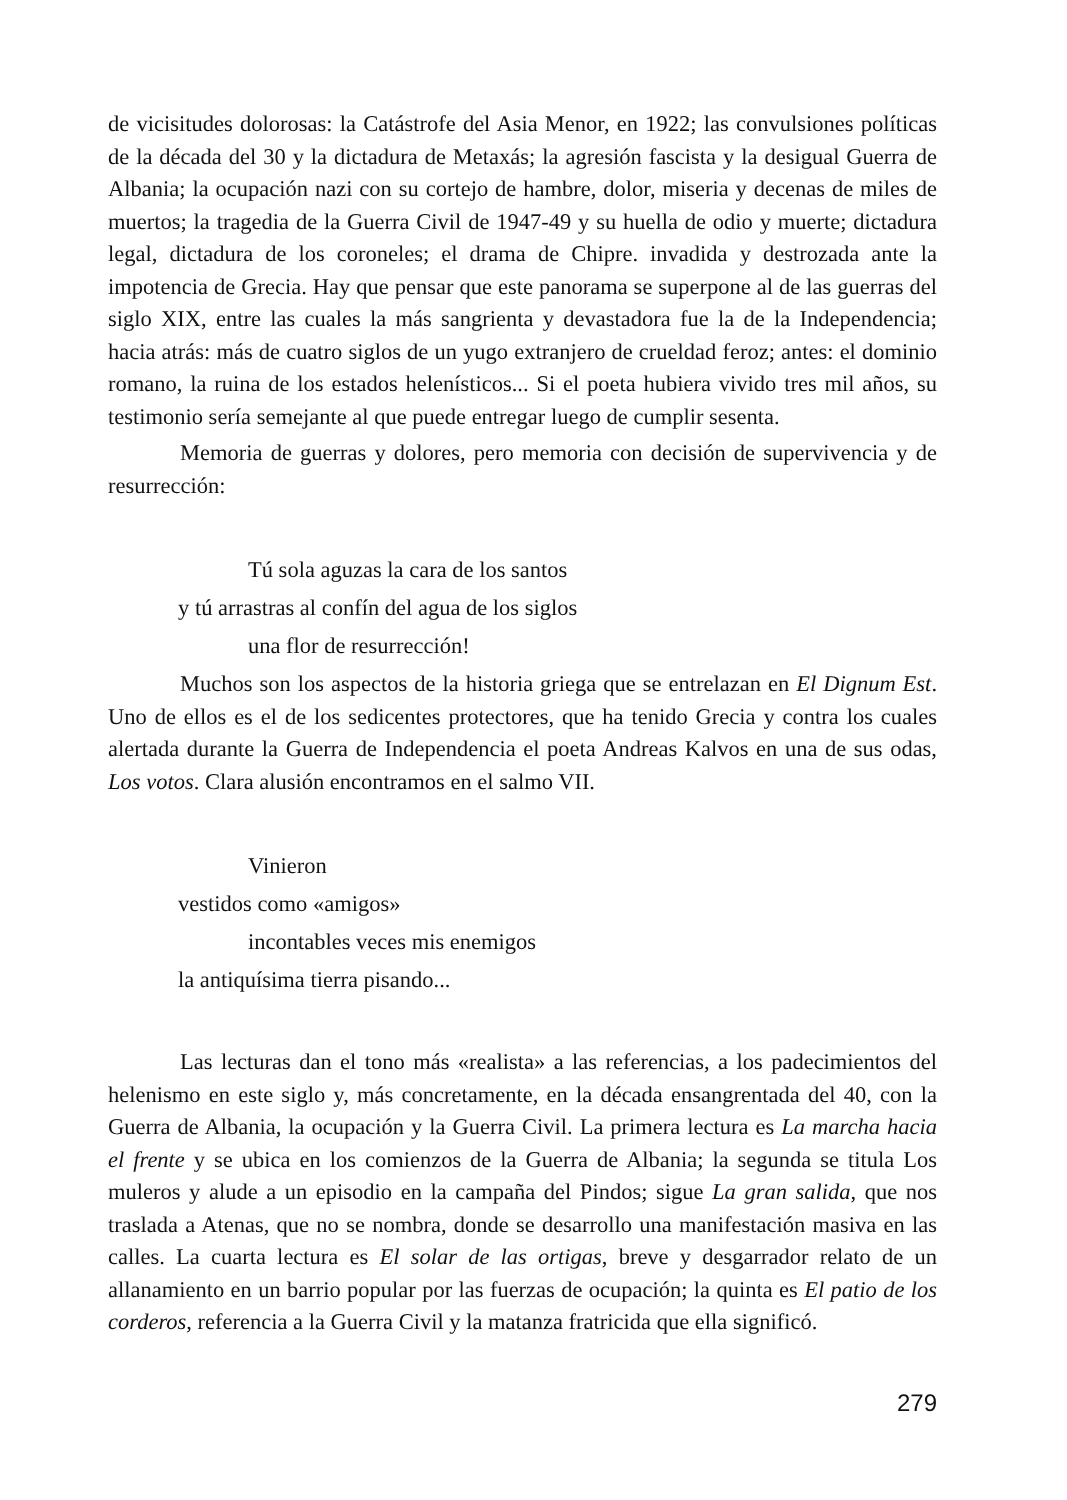de vicisitudes dolorosas: la Catástrofe del Asia Menor, en 1922; las convulsiones políticas de la década del 30 y la dictadura de Metaxás; la agresión fascista y la desigual Guerra de Albania; la ocupación nazi con su cortejo de hambre, dolor, miseria y decenas de miles de muertos; la tragedia de la Guerra Civil de 1947-49 y su huella de odio y muerte; dictadura legal, dictadura de los coroneles; el drama de Chipre. invadida y destrozada ante la impotencia de Grecia. Hay que pensar que este panorama se superpone al de las guerras del siglo XIX, entre las cuales la más sangrienta y devastadora fue la de la Independencia; hacia atrás: más de cuatro siglos de un yugo extranjero de crueldad feroz; antes: el dominio romano, la ruina de los estados helenísticos... Si el poeta hubiera vivido tres mil años, su testimonio sería semejante al que puede entregar luego de cumplir sesenta.
Memoria de guerras y dolores, pero memoria con decisión de supervivencia y de resurrección:
Tú sola aguzas la cara de los santos
y tú arrastras al confín del agua de los siglos
una flor de resurrección!
Muchos son los aspectos de la historia griega que se entrelazan en El Dignum Est. Uno de ellos es el de los sedicentes protectores, que ha tenido Grecia y contra los cuales alertada durante la Guerra de Independencia el poeta Andreas Kalvos en una de sus odas, Los votos. Clara alusión encontramos en el salmo VII.
Vinieron
vestidos como «amigos»
incontables veces mis enemigos
la antiquísima tierra pisando...
Las lecturas dan el tono más «realista» a las referencias, a los padecimientos del helenismo en este siglo y, más concretamente, en la década ensangrentada del 40, con la Guerra de Albania, la ocupación y la Guerra Civil. La primera lectura es La marcha hacia el frente y se ubica en los comienzos de la Guerra de Albania; la segunda se titula Los muleros y alude a un episodio en la campaña del Pindos; sigue La gran salida, que nos traslada a Atenas, que no se nombra, donde se desarrollo una manifestación masiva en las calles. La cuarta lectura es El solar de las ortigas, breve y desgarrador relato de un allanamiento en un barrio popular por las fuerzas de ocupación; la quinta es El patio de los corderos, referencia a la Guerra Civil y la matanza fratricida que ella significó.
279